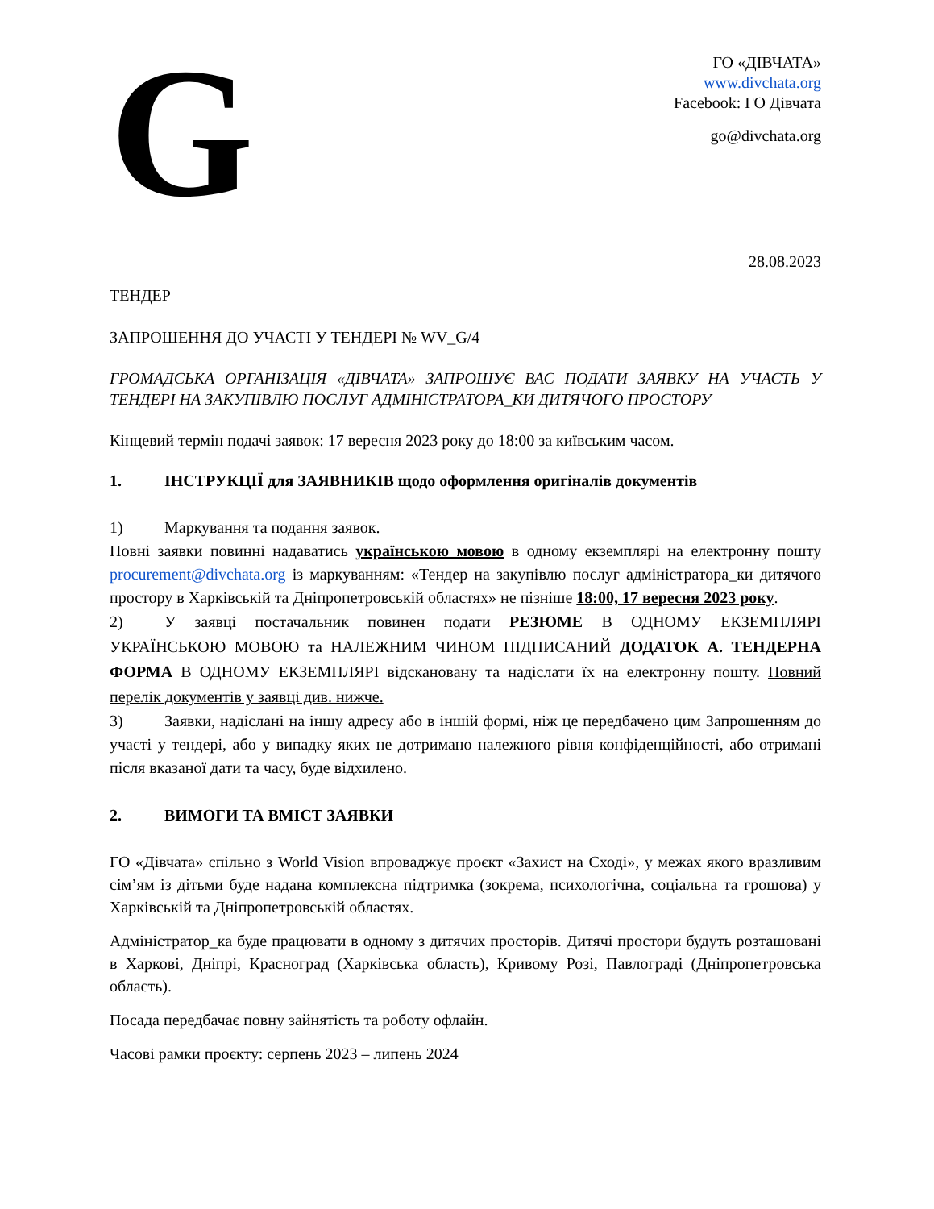G
ГО «ДІВЧАТА»
www.divchata.org
Facebook: ГО Дівчата
go@divchata.org
28.08.2023
ТЕНДЕР
ЗАПРОШЕННЯ ДО УЧАСТІ У ТЕНДЕРІ № WV_G/4
ГРОМАДСЬКА ОРГАНІЗАЦІЯ «ДІВЧАТА» ЗАПРОШУЄ ВАС ПОДАТИ ЗАЯВКУ НА УЧАСТЬ У ТЕНДЕРІ НА ЗАКУПІВЛЮ ПОСЛУГ АДМІНІСТРАТОРА_КИ ДИТЯЧОГО ПРОСТОРУ
Кінцевий термін подачі заявок: 17 вересня 2023 року до 18:00 за київським часом.
1. ІНСТРУКЦІЇ для ЗАЯВНИКІВ щодо оформлення оригіналів документів
1) Маркування та подання заявок.
Повні заявки повинні надаватись українською мовою в одному екземплярі на електронну пошту procurement@divchata.org із маркуванням: «Тендер на закупівлю послуг адміністратора_ки дитячого простору в Харківській та Дніпропетровській областях» не пізніше 18:00, 17 вересня 2023 року.
2) У заявці постачальник повинен подати РЕЗЮМЕ В ОДНОМУ ЕКЗЕМПЛЯРІ УКРАЇНСЬКОЮ МОВОЮ та НАЛЕЖНИМ ЧИНОМ ПІДПИСАНИЙ ДОДАТОК А. ТЕНДЕРНА ФОРМА В ОДНОМУ ЕКЗЕМПЛЯРІ відскановану та надіслати їх на електронну пошту. Повний перелік документів у заявці див. нижче.
3) Заявки, надіслані на іншу адресу або в іншій формі, ніж це передбачено цим Запрошенням до участі у тендері, або у випадку яких не дотримано належного рівня конфіденційності, або отримані після вказаної дати та часу, буде відхилено.
2. ВИМОГИ ТА ВМІСТ ЗАЯВКИ
ГО «Дівчата» спільно з World Vision впроваджує проєкт «Захист на Сході», у межах якого вразливим сім’ям із дітьми буде надана комплексна підтримка (зокрема, психологічна, соціальна та грошова) у Харківській та Дніпропетровській областях.
Адміністратор_ка буде працювати в одному з дитячих просторів. Дитячі простори будуть розташовані в Харкові, Дніпрі, Красноград (Харківська область), Кривому Розі, Павлограді (Дніпропетровська область).
Посада передбачає повну зайнятість та роботу офлайн.
Часові рамки проєкту: серпень 2023 – липень 2024